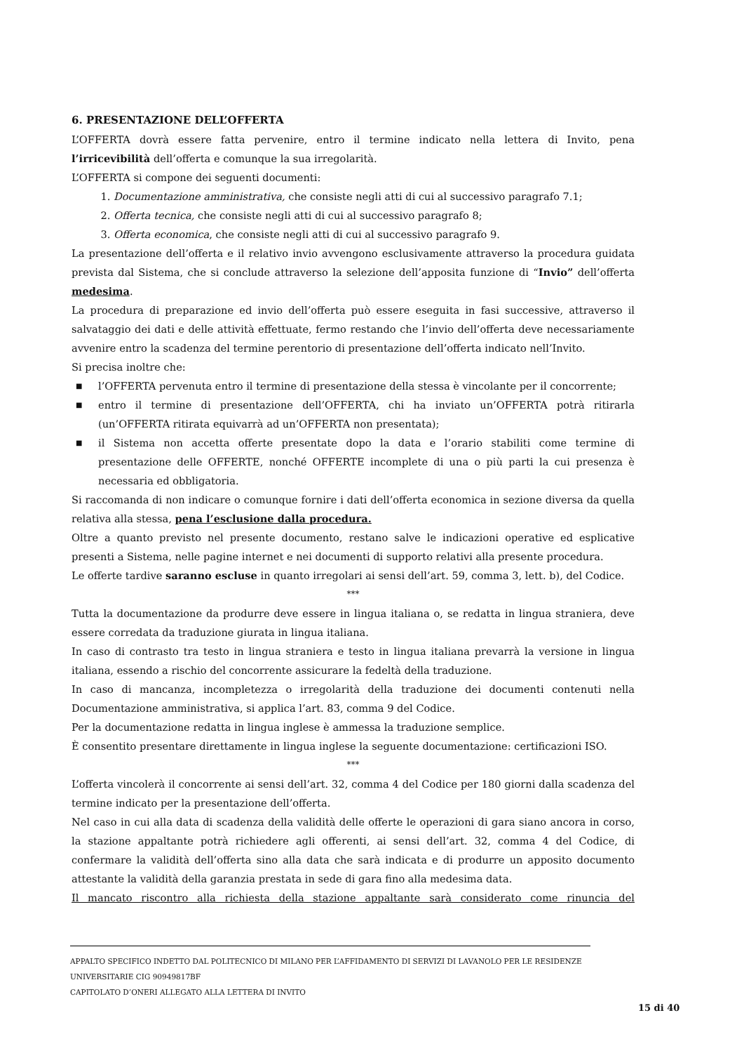6. PRESENTAZIONE DELL’OFFERTA
L’OFFERTA dovrà essere fatta pervenire, entro il termine indicato nella lettera di Invito, pena l’irricevibilità dell’offerta e comunque la sua irregolarità.
L’OFFERTA si compone dei seguenti documenti:
1. Documentazione amministrativa, che consiste negli atti di cui al successivo paragrafo 7.1;
2. Offerta tecnica, che consiste negli atti di cui al successivo paragrafo 8;
3. Offerta economica, che consiste negli atti di cui al successivo paragrafo 9.
La presentazione dell’offerta e il relativo invio avvengono esclusivamente attraverso la procedura guidata prevista dal Sistema, che si conclude attraverso la selezione dell’apposita funzione di “Invio” dell’offerta medesima.
La procedura di preparazione ed invio dell’offerta può essere eseguita in fasi successive, attraverso il salvataggio dei dati e delle attività effettuate, fermo restando che l’invio dell’offerta deve necessariamente avvenire entro la scadenza del termine perentorio di presentazione dell’offerta indicato nell’Invito.
Si precisa inoltre che:
■ l’OFFERTA pervenuta entro il termine di presentazione della stessa è vincolante per il concorrente;
■ entro il termine di presentazione dell’OFFERTA, chi ha inviato un’OFFERTA potrà ritirarla (un’OFFERTA ritirata equivarrà ad un’OFFERTA non presentata);
■ il Sistema non accetta offerte presentate dopo la data e l’orario stabiliti come termine di presentazione delle OFFERTE, nonché OFFERTE incomplete di una o più parti la cui presenza è necessaria ed obbligatoria.
Si raccomanda di non indicare o comunque fornire i dati dell’offerta economica in sezione diversa da quella relativa alla stessa, pena l’esclusione dalla procedura.
Oltre a quanto previsto nel presente documento, restano salve le indicazioni operative ed esplicative presenti a Sistema, nelle pagine internet e nei documenti di supporto relativi alla presente procedura.
Le offerte tardive saranno escluse in quanto irregolari ai sensi dell’art. 59, comma 3, lett. b), del Codice.
***
Tutta la documentazione da produrre deve essere in lingua italiana o, se redatta in lingua straniera, deve essere corredata da traduzione giurata in lingua italiana.
In caso di contrasto tra testo in lingua straniera e testo in lingua italiana prevarrà la versione in lingua italiana, essendo a rischio del concorrente assicurare la fedeltà della traduzione.
In caso di mancanza, incompletezza o irregolarità della traduzione dei documenti contenuti nella Documentazione amministrativa, si applica l’art. 83, comma 9 del Codice.
Per la documentazione redatta in lingua inglese è ammessa la traduzione semplice.
È consentito presentare direttamente in lingua inglese la seguente documentazione: certificazioni ISO.
***
L’offerta vincolerà il concorrente ai sensi dell’art. 32, comma 4 del Codice per 180 giorni dalla scadenza del termine indicato per la presentazione dell’offerta.
Nel caso in cui alla data di scadenza della validità delle offerte le operazioni di gara siano ancora in corso, la stazione appaltante potrà richiedere agli offerenti, ai sensi dell’art. 32, comma 4 del Codice, di confermare la validità dell’offerta sino alla data che sarà indicata e di produrre un apposito documento attestante la validità della garanzia prestata in sede di gara fino alla medesima data.
Il mancato riscontro alla richiesta della stazione appaltante sarà considerato come rinuncia del
APPALTO SPECIFICO INDETTO DAL POLITECNICO DI MILANO PER L’AFFIDAMENTO DI SERVIZI DI LAVANOLO PER LE RESIDENZE UNIVERSITARIE CIG 90949817BF
CAPITOLATO D’ONERI ALLEGATO ALLA LETTERA DI INVITO
15 di 40